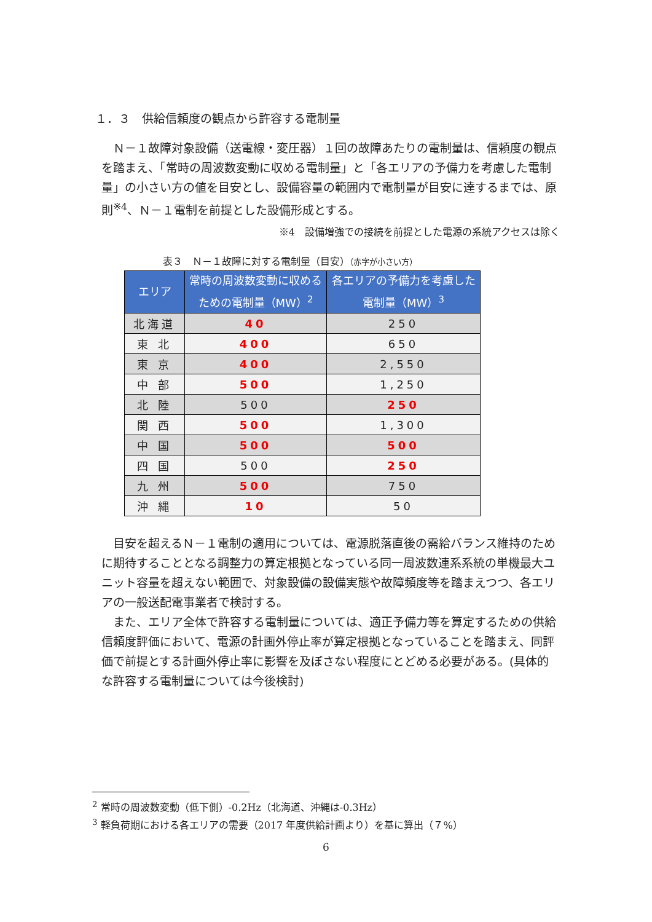１．３　供給信頼度の観点から許容する電制量
Ｎ－１故障対象設備（送電線・変圧器）１回の故障あたりの電制量は、信頼度の観点を踏まえ、「常時の周波数変動に収める電制量」と「各エリアの予備力を考慮した電制量」の小さい方の値を目安とし、設備容量の範囲内で電制量が目安に達するまでは、原則<sup>※4</sup>、Ｎ－１電制を前提とした設備形成とする。
※4　設備増強での接続を前提とした電源の系統アクセスは除く
表３　Ｎ－１故障に対する電制量（目安）（赤字が小さい方）
| エリア | 常時の周波数変動に収める ための電制量（MW）<sup>2</sup> | 各エリアの予備力を考慮した 電制量（MW）<sup>3</sup> |
| --- | --- | --- |
| 北海道 | 40 | 250 |
| 東 北 | 400 | 650 |
| 東 京 | 400 | 2,550 |
| 中 部 | 500 | 1,250 |
| 北 陸 | 500 | 250 |
| 関 西 | 500 | 1,300 |
| 中 国 | 500 | 500 |
| 四 国 | 500 | 250 |
| 九 州 | 500 | 750 |
| 沖 縄 | 10 | 50 |
目安を超えるＮ－１電制の適用については、電源脱落直後の需給バランス維持のために期待することとなる調整力の算定根拠となっている同一周波数連系系統の単機最大ユニット容量を超えない範囲で、対象設備の設備実態や故障頻度等を踏まえつつ、各エリアの一般送配電事業者で検討する。
また、エリア全体で許容する電制量については、適正予備力等を算定するための供給信頼度評価において、電源の計画外停止率が算定根拠となっていることを踏まえ、同評価で前提とする計画外停止率に影響を及ぼさない程度にとどめる必要がある。(具体的な許容する電制量については今後検討)
<sup>2</sup> 常時の周波数変動（低下側）-0.2Hz（北海道、沖縄は-0.3Hz）
<sup>3</sup> 軽負荷期における各エリアの需要（2017 年度供給計画より）を基に算出（７%）
6